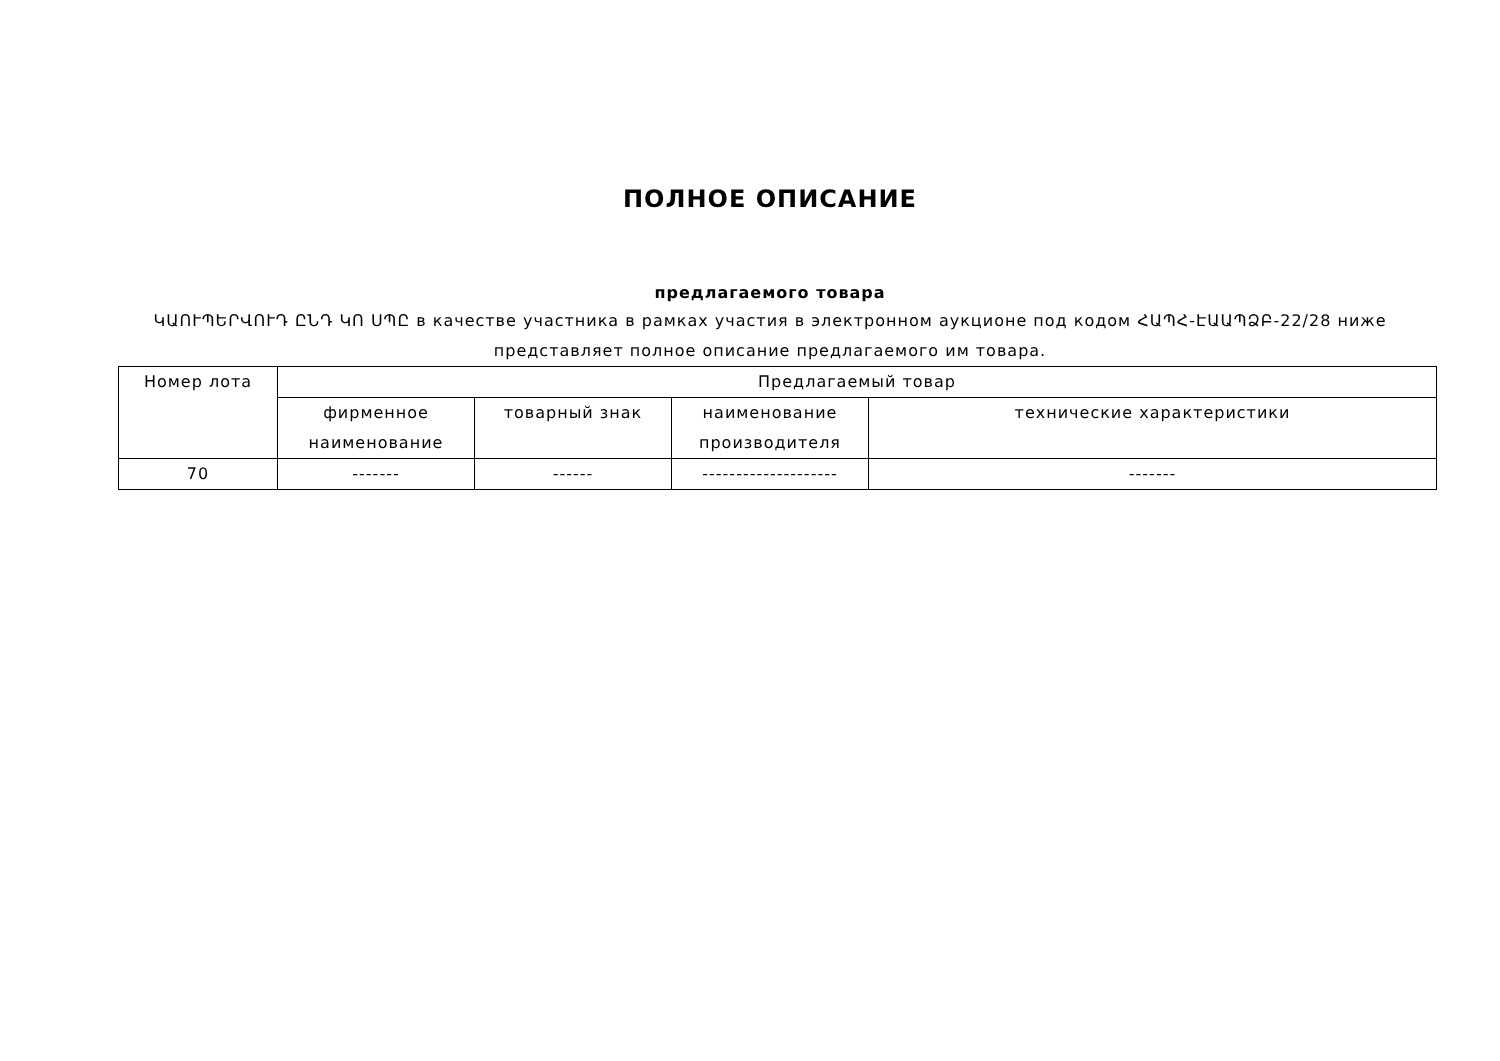ПОЛНОЕ ОПИСАНИЕ
предлагаемого товара
ԿԱՈՒՊԵՐՎՈՒԴ ԸՆԴ ԿՈ ՍՊԸ в качестве участника в рамках участия в электронном аукционе под кодом ՀԱՊՀ-ԷԱԱՊՁԲ-22/28 ниже представляет полное описание предлагаемого им товара.
| Номер лота | Предлагаемый товар | | | |
| --- | --- | --- | --- | --- |
| | фирменное наименование | товарный знак | наименование производителя | технические характеристики |
| 70 | ------- | ------ | -------------------- | ------- |